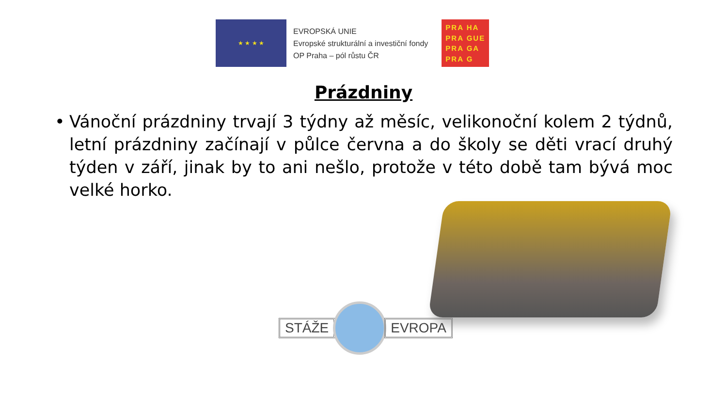★ ★ ★ ★
EVROPSKÁ UNIE
Evropské strukturální a investiční fondy
OP Praha – pól růstu ČR
PRA HA
PRA GUE
PRA GA
PRA G
Prázdniny
• Vánoční prázdniny trvají 3 týdny až měsíc, velikonoční kolem 2 týdnů, letní prázdniny začínají v půlce června a do školy se děti vrací druhý týden v září, jinak by to ani nešlo, protože v této době tam bývá moc velké horko.
STÁŽE EVROPA